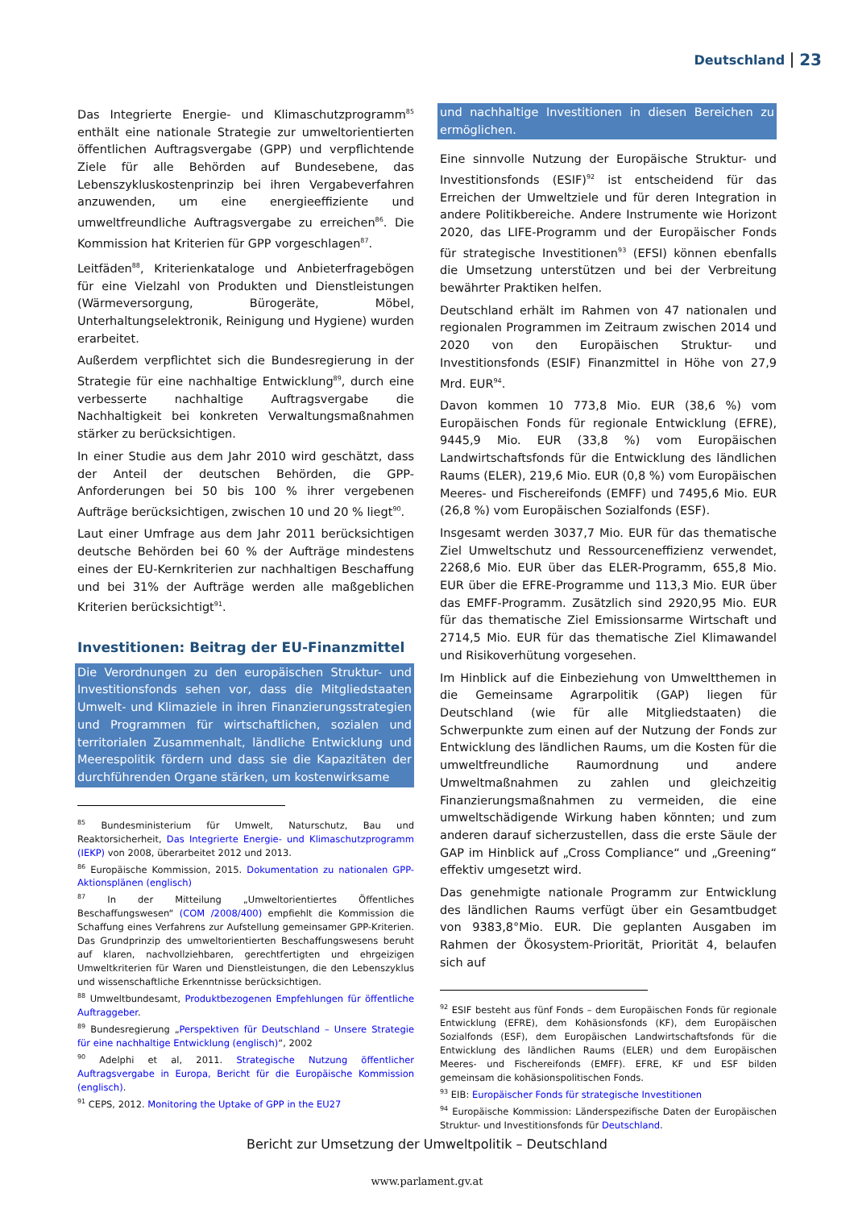Deutschland 23
Das Integrierte Energie- und Klimaschutzprogramm<sup>85</sup> enthält eine nationale Strategie zur umweltorientierten öffentlichen Auftragsvergabe (GPP) und verpflichtende Ziele für alle Behörden auf Bundesebene, das Lebenszykluskostenprinzip bei ihren Vergabeverfahren anzuwenden, um eine energieeffiziente und umweltfreundliche Auftragsvergabe zu erreichen<sup>86</sup>. Die Kommission hat Kriterien für GPP vorgeschlagen<sup>87</sup>.
Leitfäden<sup>88</sup>, Kriterienkataloge und Anbieterfragebögen für eine Vielzahl von Produkten und Dienstleistungen (Wärmeversorgung, Bürogeräte, Möbel, Unterhaltungselektronik, Reinigung und Hygiene) wurden erarbeitet.
Außerdem verpflichtet sich die Bundesregierung in der Strategie für eine nachhaltige Entwicklung<sup>89</sup>, durch eine verbesserte nachhaltige Auftragsvergabe die Nachhaltigkeit bei konkreten Verwaltungsmaßnahmen stärker zu berücksichtigen.
In einer Studie aus dem Jahr 2010 wird geschätzt, dass der Anteil der deutschen Behörden, die GPP-Anforderungen bei 50 bis 100 % ihrer vergebenen Aufträge berücksichtigen, zwischen 10 und 20 % liegt<sup>90</sup>.
Laut einer Umfrage aus dem Jahr 2011 berücksichtigen deutsche Behörden bei 60 % der Aufträge mindestens eines der EU-Kernkriterien zur nachhaltigen Beschaffung und bei 31% der Aufträge werden alle maßgeblichen Kriterien berücksichtigt<sup>91</sup>.
Investitionen: Beitrag der EU-Finanzmittel
Die Verordnungen zu den europäischen Struktur- und Investitionsfonds sehen vor, dass die Mitgliedstaaten Umwelt- und Klimaziele in ihren Finanzierungsstrategien und Programmen für wirtschaftlichen, sozialen und territorialen Zusammenhalt, ländliche Entwicklung und Meerespolitik fördern und dass sie die Kapazitäten der durchführenden Organe stärken, um kostenwirksame
<sup>85</sup> Bundesministerium für Umwelt, Naturschutz, Bau und Reaktorsicherheit, Das Integrierte Energie- und Klimaschutzprogramm (IEKP) von 2008, überarbeitet 2012 und 2013.
<sup>86</sup> Europäische Kommission, 2015. Dokumentation zu nationalen GPP-Aktionsplänen (englisch)
<sup>87</sup> In der Mitteilung „Umweltorientiertes Öffentliches Beschaffungswesen“ (COM /2008/400) empfiehlt die Kommission die Schaffung eines Verfahrens zur Aufstellung gemeinsamer GPP-Kriterien. Das Grundprinzip des umweltorientierten Beschaffungswesens beruht auf klaren, nachvollziehbaren, gerechtfertigten und ehrgeizigen Umweltkriterien für Waren und Dienstleistungen, die den Lebenszyklus und wissenschaftliche Erkenntnisse berücksichtigen.
<sup>88</sup> Umweltbundesamt, Produktbezogenen Empfehlungen für öffentliche Auftraggeber.
<sup>89</sup> Bundesregierung „Perspektiven für Deutschland – Unsere Strategie für eine nachhaltige Entwicklung (englisch)“, 2002
<sup>90</sup> Adelphi et al, 2011. Strategische Nutzung öffentlicher Auftragsvergabe in Europa, Bericht für die Europäische Kommission (englisch).
<sup>91</sup> CEPS, 2012. Monitoring the Uptake of GPP in the EU27
und nachhaltige Investitionen in diesen Bereichen zu ermöglichen.
Eine sinnvolle Nutzung der Europäische Struktur- und Investitionsfonds (ESIF)<sup>92</sup> ist entscheidend für das Erreichen der Umweltziele und für deren Integration in andere Politikbereiche. Andere Instrumente wie Horizont 2020, das LIFE-Programm und der Europäischer Fonds für strategische Investitionen<sup>93</sup> (EFSI) können ebenfalls die Umsetzung unterstützen und bei der Verbreitung bewährter Praktiken helfen.
Deutschland erhält im Rahmen von 47 nationalen und regionalen Programmen im Zeitraum zwischen 2014 und 2020 von den Europäischen Struktur- und Investitionsfonds (ESIF) Finanzmittel in Höhe von 27,9 Mrd. EUR<sup>94</sup>.
Davon kommen 10 773,8 Mio. EUR (38,6 %) vom Europäischen Fonds für regionale Entwicklung (EFRE), 9445,9 Mio. EUR (33,8 %) vom Europäischen Landwirtschaftsfonds für die Entwicklung des ländlichen Raums (ELER), 219,6 Mio. EUR (0,8 %) vom Europäischen Meeres- und Fischereifonds (EMFF) und 7495,6 Mio. EUR (26,8 %) vom Europäischen Sozialfonds (ESF).
Insgesamt werden 3037,7 Mio. EUR für das thematische Ziel Umweltschutz und Ressourceneffizienz verwendet, 2268,6 Mio. EUR über das ELER-Programm, 655,8 Mio. EUR über die EFRE-Programme und 113,3 Mio. EUR über das EMFF-Programm. Zusätzlich sind 2920,95 Mio. EUR für das thematische Ziel Emissionsarme Wirtschaft und 2714,5 Mio. EUR für das thematische Ziel Klimawandel und Risikoverhütung vorgesehen.
Im Hinblick auf die Einbeziehung von Umweltthemen in die Gemeinsame Agrarpolitik (GAP) liegen für Deutschland (wie für alle Mitgliedstaaten) die Schwerpunkte zum einen auf der Nutzung der Fonds zur Entwicklung des ländlichen Raums, um die Kosten für die umweltfreundliche Raumordnung und andere Umweltmaßnahmen zu zahlen und gleichzeitig Finanzierungsmaßnahmen zu vermeiden, die eine umweltschädigende Wirkung haben könnten; und zum anderen darauf sicherzustellen, dass die erste Säule der GAP im Hinblick auf „Cross Compliance“ und „Greening“ effektiv umgesetzt wird.
Das genehmigte nationale Programm zur Entwicklung des ländlichen Raums verfügt über ein Gesamtbudget von 9383,8°Mio. EUR. Die geplanten Ausgaben im Rahmen der Ökosystem-Priorität, Priorität 4, belaufen sich auf
<sup>92</sup> ESIF besteht aus fünf Fonds – dem Europäischen Fonds für regionale Entwicklung (EFRE), dem Kohäsionsfonds (KF), dem Europäischen Sozialfonds (ESF), dem Europäischen Landwirtschaftsfonds für die Entwicklung des ländlichen Raums (ELER) und dem Europäischen Meeres- und Fischereifonds (EMFF). EFRE, KF und ESF bilden gemeinsam die kohäsionspolitischen Fonds.
<sup>93</sup> EIB: Europäischer Fonds für strategische Investitionen
<sup>94</sup> Europäische Kommission: Länderspezifische Daten der Europäischen Struktur- und Investitionsfonds für Deutschland.
Bericht zur Umsetzung der Umweltpolitik – Deutschland
www.parlament.gv.at